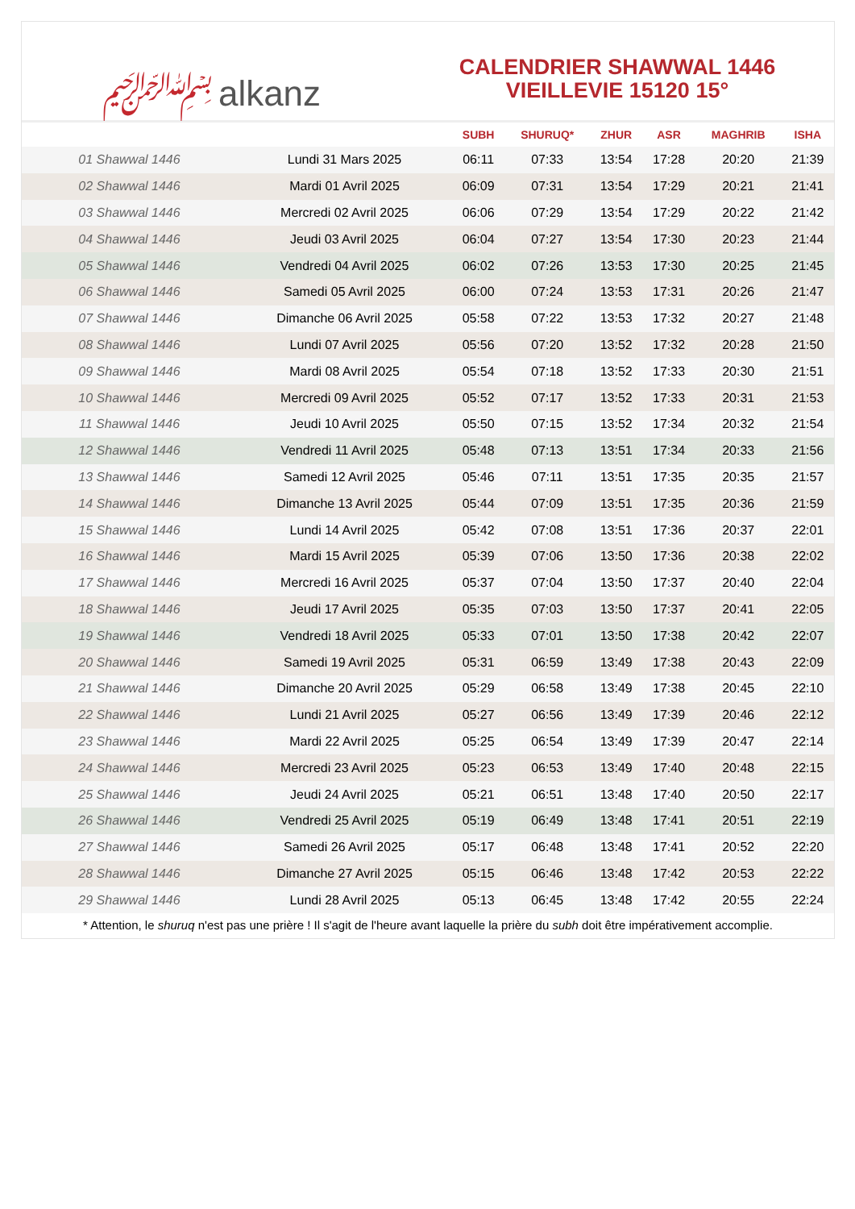﷽ alkanz
CALENDRIER SHAWWAL 1446
VIEILLEVIE 15120 15°
| | | SUBH | SHURUQ* | ZHUR | ASR | MAGHRIB | ISHA |
| --- | --- | --- | --- | --- | --- | --- | --- |
| 01 Shawwal 1446 | Lundi 31 Mars 2025 | 06:11 | 07:33 | 13:54 | 17:28 | 20:20 | 21:39 |
| 02 Shawwal 1446 | Mardi 01 Avril 2025 | 06:09 | 07:31 | 13:54 | 17:29 | 20:21 | 21:41 |
| 03 Shawwal 1446 | Mercredi 02 Avril 2025 | 06:06 | 07:29 | 13:54 | 17:29 | 20:22 | 21:42 |
| 04 Shawwal 1446 | Jeudi 03 Avril 2025 | 06:04 | 07:27 | 13:54 | 17:30 | 20:23 | 21:44 |
| 05 Shawwal 1446 | Vendredi 04 Avril 2025 | 06:02 | 07:26 | 13:53 | 17:30 | 20:25 | 21:45 |
| 06 Shawwal 1446 | Samedi 05 Avril 2025 | 06:00 | 07:24 | 13:53 | 17:31 | 20:26 | 21:47 |
| 07 Shawwal 1446 | Dimanche 06 Avril 2025 | 05:58 | 07:22 | 13:53 | 17:32 | 20:27 | 21:48 |
| 08 Shawwal 1446 | Lundi 07 Avril 2025 | 05:56 | 07:20 | 13:52 | 17:32 | 20:28 | 21:50 |
| 09 Shawwal 1446 | Mardi 08 Avril 2025 | 05:54 | 07:18 | 13:52 | 17:33 | 20:30 | 21:51 |
| 10 Shawwal 1446 | Mercredi 09 Avril 2025 | 05:52 | 07:17 | 13:52 | 17:33 | 20:31 | 21:53 |
| 11 Shawwal 1446 | Jeudi 10 Avril 2025 | 05:50 | 07:15 | 13:52 | 17:34 | 20:32 | 21:54 |
| 12 Shawwal 1446 | Vendredi 11 Avril 2025 | 05:48 | 07:13 | 13:51 | 17:34 | 20:33 | 21:56 |
| 13 Shawwal 1446 | Samedi 12 Avril 2025 | 05:46 | 07:11 | 13:51 | 17:35 | 20:35 | 21:57 |
| 14 Shawwal 1446 | Dimanche 13 Avril 2025 | 05:44 | 07:09 | 13:51 | 17:35 | 20:36 | 21:59 |
| 15 Shawwal 1446 | Lundi 14 Avril 2025 | 05:42 | 07:08 | 13:51 | 17:36 | 20:37 | 22:01 |
| 16 Shawwal 1446 | Mardi 15 Avril 2025 | 05:39 | 07:06 | 13:50 | 17:36 | 20:38 | 22:02 |
| 17 Shawwal 1446 | Mercredi 16 Avril 2025 | 05:37 | 07:04 | 13:50 | 17:37 | 20:40 | 22:04 |
| 18 Shawwal 1446 | Jeudi 17 Avril 2025 | 05:35 | 07:03 | 13:50 | 17:37 | 20:41 | 22:05 |
| 19 Shawwal 1446 | Vendredi 18 Avril 2025 | 05:33 | 07:01 | 13:50 | 17:38 | 20:42 | 22:07 |
| 20 Shawwal 1446 | Samedi 19 Avril 2025 | 05:31 | 06:59 | 13:49 | 17:38 | 20:43 | 22:09 |
| 21 Shawwal 1446 | Dimanche 20 Avril 2025 | 05:29 | 06:58 | 13:49 | 17:38 | 20:45 | 22:10 |
| 22 Shawwal 1446 | Lundi 21 Avril 2025 | 05:27 | 06:56 | 13:49 | 17:39 | 20:46 | 22:12 |
| 23 Shawwal 1446 | Mardi 22 Avril 2025 | 05:25 | 06:54 | 13:49 | 17:39 | 20:47 | 22:14 |
| 24 Shawwal 1446 | Mercredi 23 Avril 2025 | 05:23 | 06:53 | 13:49 | 17:40 | 20:48 | 22:15 |
| 25 Shawwal 1446 | Jeudi 24 Avril 2025 | 05:21 | 06:51 | 13:48 | 17:40 | 20:50 | 22:17 |
| 26 Shawwal 1446 | Vendredi 25 Avril 2025 | 05:19 | 06:49 | 13:48 | 17:41 | 20:51 | 22:19 |
| 27 Shawwal 1446 | Samedi 26 Avril 2025 | 05:17 | 06:48 | 13:48 | 17:41 | 20:52 | 22:20 |
| 28 Shawwal 1446 | Dimanche 27 Avril 2025 | 05:15 | 06:46 | 13:48 | 17:42 | 20:53 | 22:22 |
| 29 Shawwal 1446 | Lundi 28 Avril 2025 | 05:13 | 06:45 | 13:48 | 17:42 | 20:55 | 22:24 |
* Attention, le shuruq n'est pas une prière ! Il s'agit de l'heure avant laquelle la prière du subh doit être impérativement accomplie.